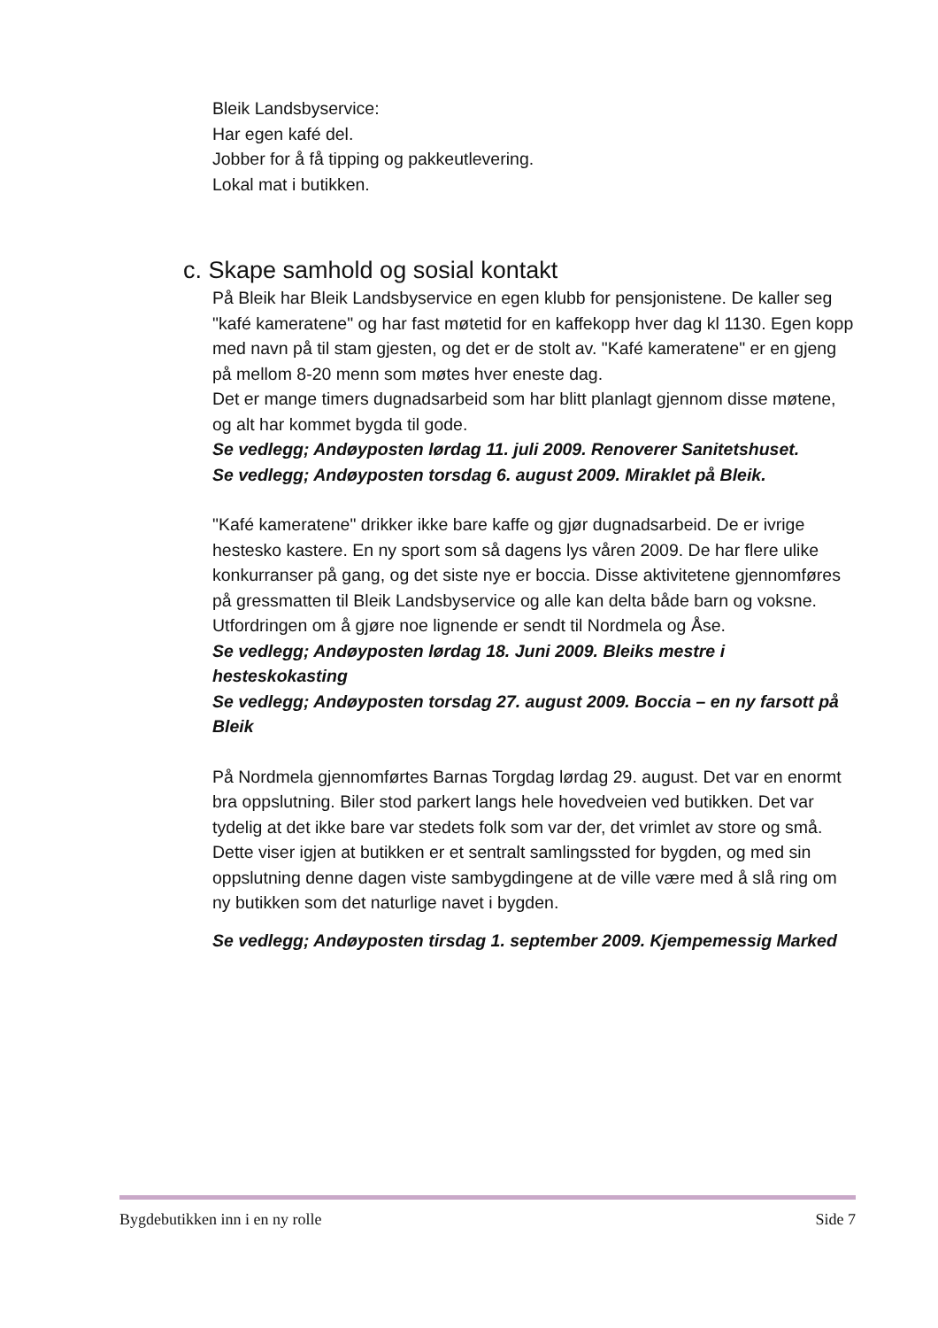Bleik Landsbyservice:
Har egen kafé del.
Jobber for å få tipping og pakkeutlevering.
Lokal mat i butikken.
c. Skape samhold og sosial kontakt
På Bleik har Bleik Landsbyservice en egen klubb for pensjonistene. De kaller seg "kafé kameratene" og har fast møtetid for en kaffekopp hver dag kl 1130. Egen kopp med navn på til stam gjesten, og det er de stolt av. "Kafé kameratene" er en gjeng på mellom 8-20 menn som møtes hver eneste dag.
Det er mange timers dugnadsarbeid som har blitt planlagt gjennom disse møtene, og alt har kommet bygda til gode.
Se vedlegg; Andøyposten lørdag 11. juli 2009. Renoverer Sanitetshuset.
Se vedlegg; Andøyposten torsdag 6. august 2009. Miraklet på Bleik.
"Kafé kameratene" drikker ikke bare kaffe og gjør dugnadsarbeid. De er ivrige hestesko kastere. En ny sport som så dagens lys våren 2009. De har flere ulike konkurranser på gang, og det siste nye er boccia. Disse aktivitetene gjennomføres på gressmatten til Bleik Landsbyservice og alle kan delta både barn og voksne. Utfordringen om å gjøre noe lignende er sendt til Nordmela og Åse.
Se vedlegg; Andøyposten lørdag 18. Juni 2009. Bleiks mestre i hesteskokasting
Se vedlegg; Andøyposten torsdag 27. august 2009. Boccia – en ny farsott på Bleik
På Nordmela gjennomførtes Barnas Torgdag lørdag 29. august. Det var en enormt bra oppslutning. Biler stod parkert langs hele hovedveien ved butikken. Det var tydelig at det ikke bare var stedets folk som var der, det vrimlet av store og små. Dette viser igjen at butikken er et sentralt samlingssted for bygden, og med sin oppslutning denne dagen viste sambygdingene at de ville være med å slå ring om ny butikken som det naturlige navet i bygden.
Se vedlegg; Andøyposten tirsdag 1. september 2009. Kjempemessig Marked
Bygdebutikken inn i en ny rolle Side 7